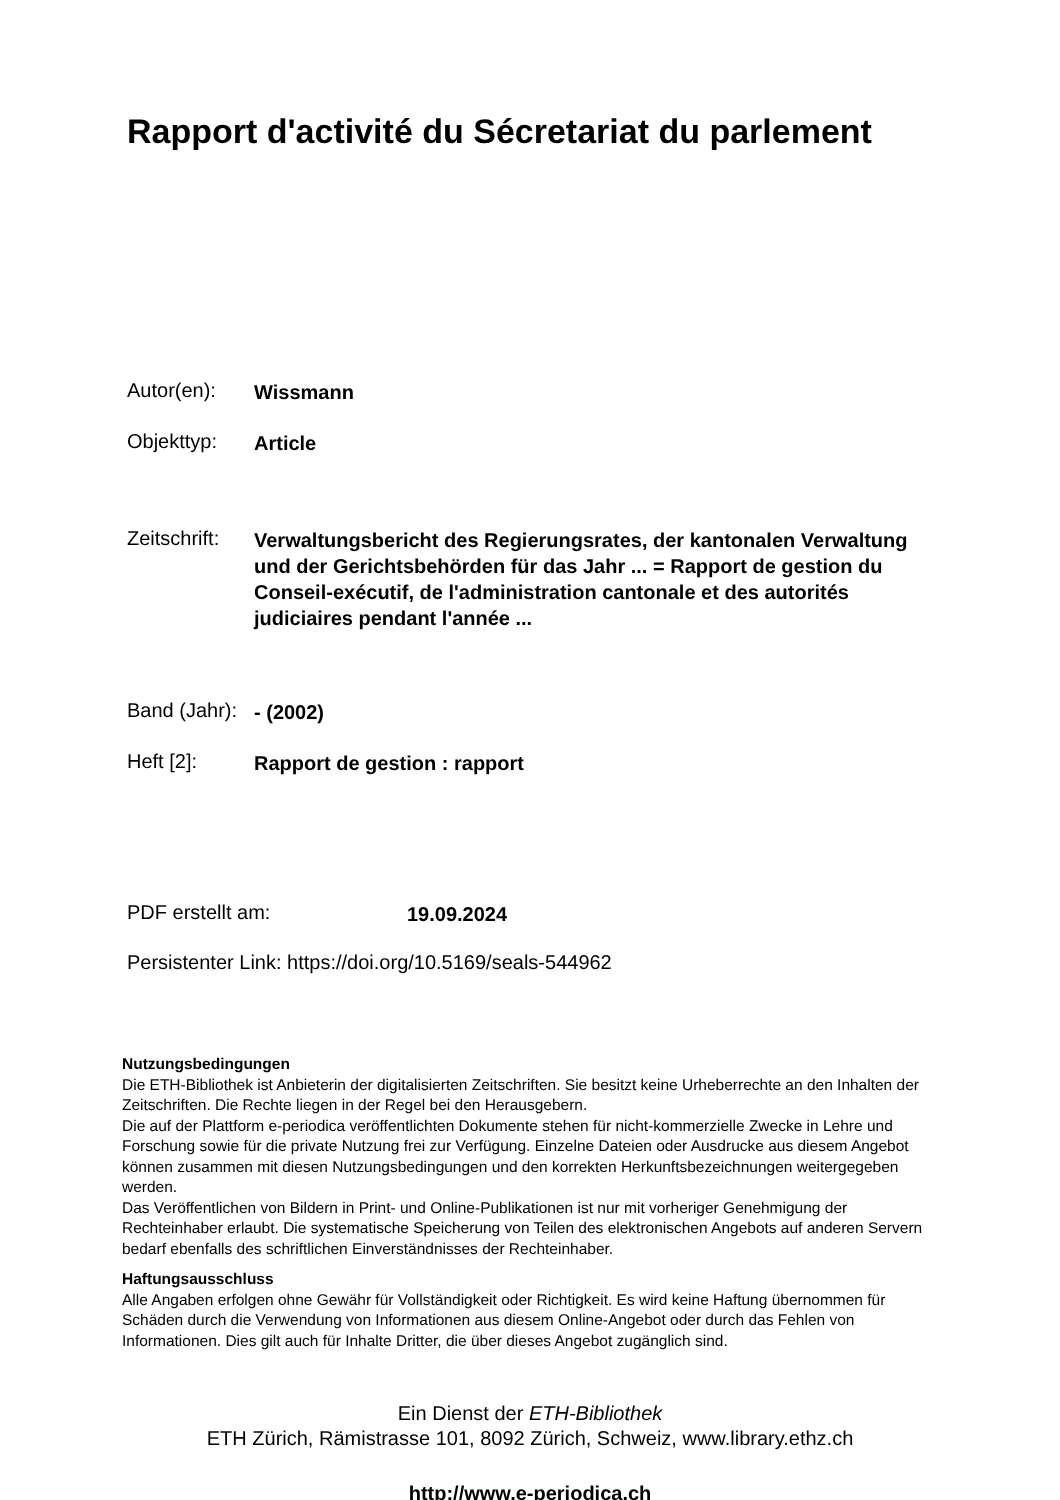Rapport d'activité du Sécretariat du parlement
Autor(en): Wissmann
Objekttyp: Article
Zeitschrift: Verwaltungsbericht des Regierungsrates, der kantonalen Verwaltung und der Gerichtsbehörden für das Jahr ... = Rapport de gestion du Conseil-exécutif, de l'administration cantonale et des autorités judiciaires pendant l'année ...
Band (Jahr): - (2002)
Heft [2]: Rapport de gestion : rapport
PDF erstellt am: 19.09.2024
Persistenter Link: https://doi.org/10.5169/seals-544962
Nutzungsbedingungen
Die ETH-Bibliothek ist Anbieterin der digitalisierten Zeitschriften. Sie besitzt keine Urheberrechte an den Inhalten der Zeitschriften. Die Rechte liegen in der Regel bei den Herausgebern.
Die auf der Plattform e-periodica veröffentlichten Dokumente stehen für nicht-kommerzielle Zwecke in Lehre und Forschung sowie für die private Nutzung frei zur Verfügung. Einzelne Dateien oder Ausdrucke aus diesem Angebot können zusammen mit diesen Nutzungsbedingungen und den korrekten Herkunftsbezeichnungen weitergegeben werden.
Das Veröffentlichen von Bildern in Print- und Online-Publikationen ist nur mit vorheriger Genehmigung der Rechteinhaber erlaubt. Die systematische Speicherung von Teilen des elektronischen Angebots auf anderen Servern bedarf ebenfalls des schriftlichen Einverständnisses der Rechteinhaber.
Haftungsausschluss
Alle Angaben erfolgen ohne Gewähr für Vollständigkeit oder Richtigkeit. Es wird keine Haftung übernommen für Schäden durch die Verwendung von Informationen aus diesem Online-Angebot oder durch das Fehlen von Informationen. Dies gilt auch für Inhalte Dritter, die über dieses Angebot zugänglich sind.
Ein Dienst der ETH-Bibliothek
ETH Zürich, Rämistrasse 101, 8092 Zürich, Schweiz, www.library.ethz.ch
http://www.e-periodica.ch